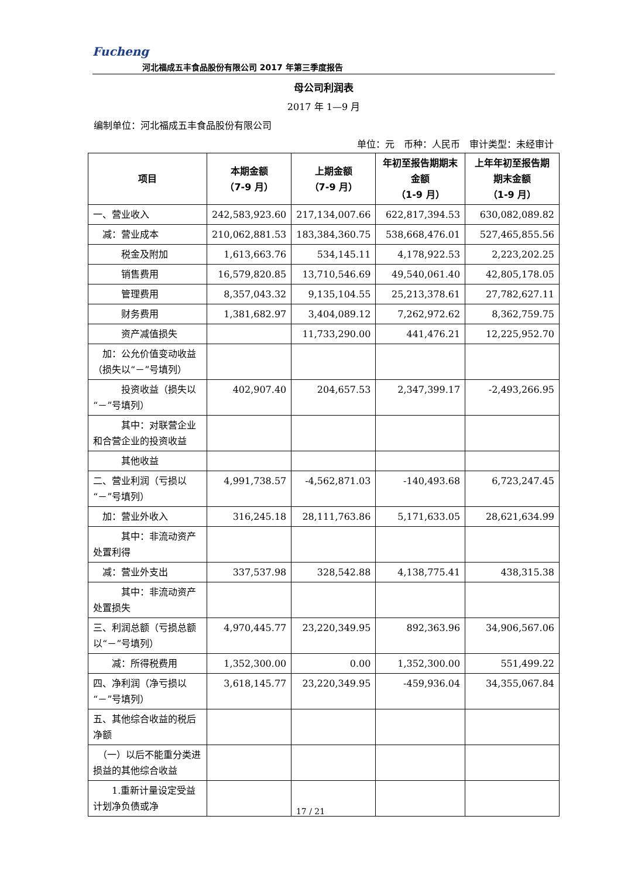Fucheng
河北福成五丰食品股份有限公司 2017 年第三季度报告
母公司利润表
2017 年 1—9 月
编制单位：河北福成五丰食品股份有限公司
单位：元　币种：人民币　审计类型：未经审计
| 项目 | 本期金额 （7-9 月） | 上期金额 （7-9 月） | 年初至报告期期末金额 （1-9 月） | 上年年初至报告期期末金额 （1-9 月） |
| --- | --- | --- | --- | --- |
| 一、营业收入 | 242,583,923.60 | 217,134,007.66 | 622,817,394.53 | 630,082,089.82 |
| 减：营业成本 | 210,062,881.53 | 183,384,360.75 | 538,668,476.01 | 527,465,855.56 |
| 税金及附加 | 1,613,663.76 | 534,145.11 | 4,178,922.53 | 2,223,202.25 |
| 销售费用 | 16,579,820.85 | 13,710,546.69 | 49,540,061.40 | 42,805,178.05 |
| 管理费用 | 8,357,043.32 | 9,135,104.55 | 25,213,378.61 | 27,782,627.11 |
| 财务费用 | 1,381,682.97 | 3,404,089.12 | 7,262,972.62 | 8,362,759.75 |
| 资产减值损失 | | 11,733,290.00 | 441,476.21 | 12,225,952.70 |
| 加：公允价值变动收益（损失以“－”号填列） | | | | |
| 投资收益（损失以“－”号填列） | 402,907.40 | 204,657.53 | 2,347,399.17 | -2,493,266.95 |
| 其中：对联营企业和合营企业的投资收益 | | | | |
| 其他收益 | | | | |
| 二、营业利润（亏损以“－”号填列） | 4,991,738.57 | -4,562,871.03 | -140,493.68 | 6,723,247.45 |
| 加：营业外收入 | 316,245.18 | 28,111,763.86 | 5,171,633.05 | 28,621,634.99 |
| 其中：非流动资产处置利得 | | | | |
| 减：营业外支出 | 337,537.98 | 328,542.88 | 4,138,775.41 | 438,315.38 |
| 其中：非流动资产处置损失 | | | | |
| 三、利润总额（亏损总额以“－”号填列） | 4,970,445.77 | 23,220,349.95 | 892,363.96 | 34,906,567.06 |
| 减：所得税费用 | 1,352,300.00 | 0.00 | 1,352,300.00 | 551,499.22 |
| 四、净利润（净亏损以“－”号填列） | 3,618,145.77 | 23,220,349.95 | -459,936.04 | 34,355,067.84 |
| 五、其他综合收益的税后净额 | | | | |
| （一）以后不能重分类进损益的其他综合收益 | | | | |
| 1.重新计量设定受益计划净负债或净 | | | | |
17 / 21